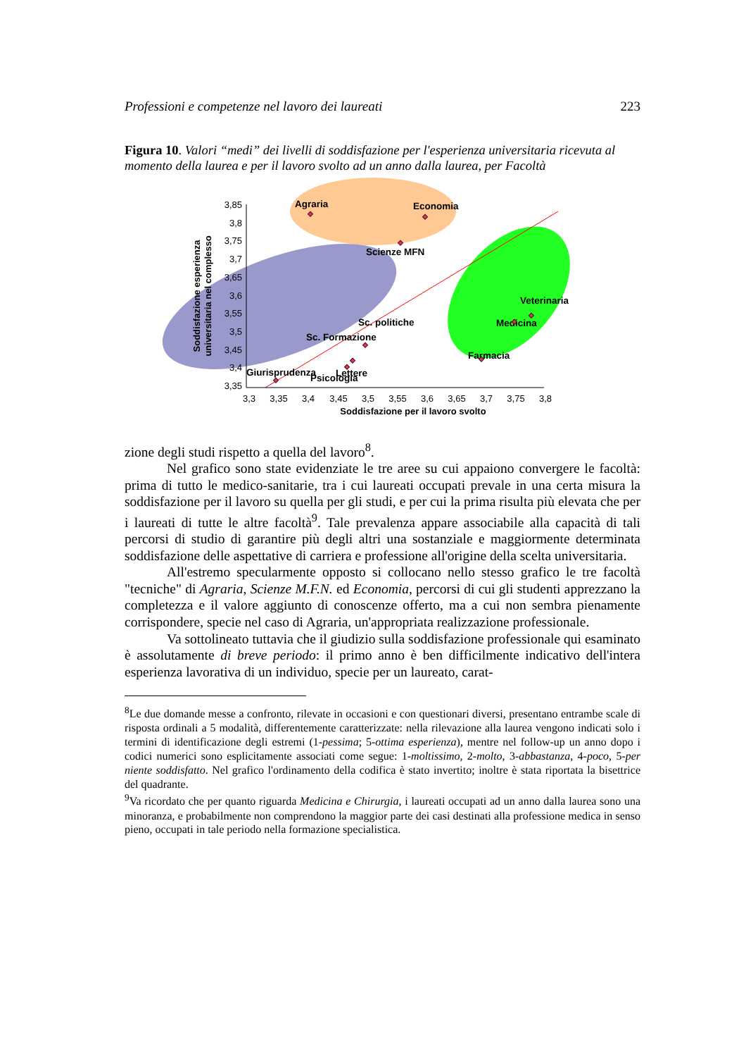Professioni e competenze nel lavoro dei laureati 223
Figura 10. Valori “medi” dei livelli di soddisfazione per l'esperienza universitaria ricevuta al momento della laurea e per il lavoro svolto ad un anno dalla laurea, per Facoltà
3,85
3,8
3,75
3,7
3,65
3,6
3,55
3,5
3,45
3,4
3,35
3,3
3,35
3,4
3,45
3,5
3,55
3,6
3,65
3,7
3,75
3,8
Soddisfazione per il lavoro svolto
Soddisfazione esperienza
universitaria nel complesso
Agraria
Economia
Scienze MFN
Veterinaria
Medicina
Farmacia
Sc. politiche
Sc. Formazione
Giurisprudenza
Lettere
Psicologia
zione degli studi rispetto a quella del lavoro<sup>8</sup>.
Nel grafico sono state evidenziate le tre aree su cui appaiono convergere le facoltà: prima di tutto le medico-sanitarie, tra i cui laureati occupati prevale in una certa misura la soddisfazione per il lavoro su quella per gli studi, e per cui la prima risulta più elevata che per i laureati di tutte le altre facoltà<sup>9</sup>. Tale prevalenza appare associabile alla capacità di tali percorsi di studio di garantire più degli altri una sostanziale e maggiormente determinata soddisfazione delle aspettative di carriera e professione all'origine della scelta universitaria.
All'estremo specularmente opposto si collocano nello stesso grafico le tre facoltà "tecniche" di Agraria, Scienze M.F.N. ed Economia, percorsi di cui gli studenti apprezzano la completezza e il valore aggiunto di conoscenze offerto, ma a cui non sembra pienamente corrispondere, specie nel caso di Agraria, un'appropriata realizzazione professionale.
Va sottolineato tuttavia che il giudizio sulla soddisfazione professionale qui esaminato è assolutamente di breve periodo: il primo anno è ben difficilmente indicativo dell'intera esperienza lavorativa di un individuo, specie per un laureato, carat-
<sup>8</sup> Le due domande messe a confronto, rilevate in occasioni e con questionari diversi, presentano entrambe scale di risposta ordinali a 5 modalità, differentemente caratterizzate: nella rilevazione alla laurea vengono indicati solo i termini di identificazione degli estremi (1-pessima; 5-ottima esperienza), mentre nel follow-up un anno dopo i codici numerici sono esplicitamente associati come segue: 1-moltissimo, 2-molto, 3-abbastanza, 4-poco, 5-per niente soddisfatto. Nel grafico l'ordinamento della codifica è stato invertito; inoltre è stata riportata la bisettrice del quadrante.
<sup>9</sup> Va ricordato che per quanto riguarda Medicina e Chirurgia, i laureati occupati ad un anno dalla laurea sono una minoranza, e probabilmente non comprendono la maggior parte dei casi destinati alla professione medica in senso pieno, occupati in tale periodo nella formazione specialistica.